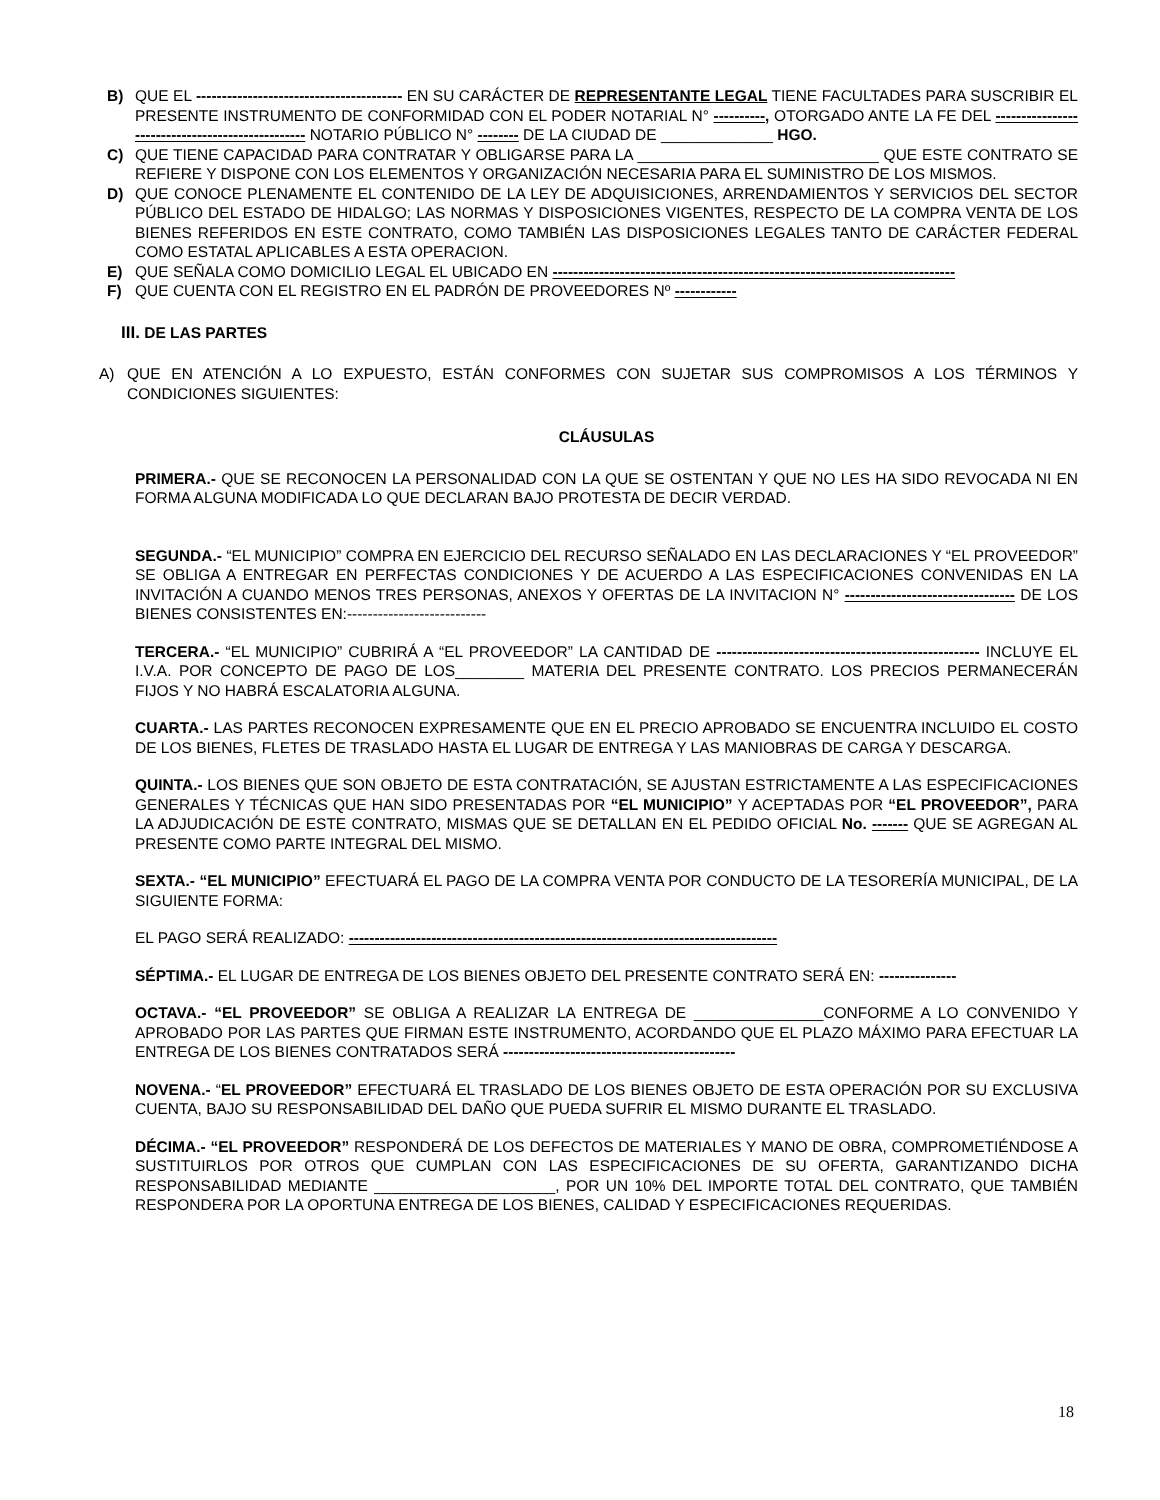B) QUE EL ---------------------------------------- EN SU CARÁCTER DE REPRESENTANTE LEGAL TIENE FACULTADES PARA SUSCRIBIR EL PRESENTE INSTRUMENTO DE CONFORMIDAD CON EL PODER NOTARIAL N° ----------, OTORGADO ANTE LA FE DEL ------------------------------------------------- NOTARIO PÚBLICO N° -------- DE LA CIUDAD DE _____________ HGO.
C) QUE TIENE CAPACIDAD PARA CONTRATAR Y OBLIGARSE PARA LA ____________________________ QUE ESTE CONTRATO SE REFIERE Y DISPONE CON LOS ELEMENTOS Y ORGANIZACIÓN NECESARIA PARA EL SUMINISTRO DE LOS MISMOS.
D) QUE CONOCE PLENAMENTE EL CONTENIDO DE LA LEY DE ADQUISICIONES, ARRENDAMIENTOS Y SERVICIOS DEL SECTOR PÚBLICO DEL ESTADO DE HIDALGO; LAS NORMAS Y DISPOSICIONES VIGENTES, RESPECTO DE LA COMPRA VENTA DE LOS BIENES REFERIDOS EN ESTE CONTRATO, COMO TAMBIÉN LAS DISPOSICIONES LEGALES TANTO DE CARÁCTER FEDERAL COMO ESTATAL APLICABLES A ESTA OPERACION.
E) QUE SEÑALA COMO DOMICILIO LEGAL EL UBICADO EN ------------------------------------------------------------------------------
F) QUE CUENTA CON EL REGISTRO EN EL PADRÓN DE PROVEEDORES Nº ------------
III. DE LAS PARTES
A) QUE EN ATENCIÓN A LO EXPUESTO, ESTÁN CONFORMES CON SUJETAR SUS COMPROMISOS A LOS TÉRMINOS Y CONDICIONES SIGUIENTES:
CLÁUSULAS
PRIMERA.- QUE SE RECONOCEN LA PERSONALIDAD CON LA QUE SE OSTENTAN Y QUE NO LES HA SIDO REVOCADA NI EN FORMA ALGUNA MODIFICADA LO QUE DECLARAN BAJO PROTESTA DE DECIR VERDAD.
SEGUNDA.- “EL MUNICIPIO” COMPRA EN EJERCICIO DEL RECURSO SEÑALADO EN LAS DECLARACIONES Y “EL PROVEEDOR” SE OBLIGA A ENTREGAR EN PERFECTAS CONDICIONES Y DE ACUERDO A LAS ESPECIFICACIONES CONVENIDAS EN LA INVITACIÓN A CUANDO MENOS TRES PERSONAS, ANEXOS Y OFERTAS DE LA INVITACION N° --------------------------------- DE LOS BIENES CONSISTENTES EN:---------------------------
TERCERA.- “EL MUNICIPIO” CUBRIRÁ A “EL PROVEEDOR” LA CANTIDAD DE --------------------------------------------------- INCLUYE EL I.V.A. POR CONCEPTO DE PAGO DE LOS________ MATERIA DEL PRESENTE CONTRATO. LOS PRECIOS PERMANECERÁN FIJOS Y NO HABRÁ ESCALATORIA ALGUNA.
CUARTA.- LAS PARTES RECONOCEN EXPRESAMENTE QUE EN EL PRECIO APROBADO SE ENCUENTRA INCLUIDO EL COSTO DE LOS BIENES, FLETES DE TRASLADO HASTA EL LUGAR DE ENTREGA Y LAS MANIOBRAS DE CARGA Y DESCARGA.
QUINTA.- LOS BIENES QUE SON OBJETO DE ESTA CONTRATACIÓN, SE AJUSTAN ESTRICTAMENTE A LAS ESPECIFICACIONES GENERALES Y TÉCNICAS QUE HAN SIDO PRESENTADAS POR “EL MUNICIPIO” Y ACEPTADAS POR “EL PROVEEDOR”, PARA LA ADJUDICACIÓN DE ESTE CONTRATO, MISMAS QUE SE DETALLAN EN EL PEDIDO OFICIAL No. ------- QUE SE AGREGAN AL PRESENTE COMO PARTE INTEGRAL DEL MISMO.
SEXTA.- “EL MUNICIPIO” EFECTUARÁ EL PAGO DE LA COMPRA VENTA POR CONDUCTO DE LA TESORERÍA MUNICIPAL, DE LA SIGUIENTE FORMA:
EL PAGO SERÁ REALIZADO: -----------------------------------------------------------------------------------
SÉPTIMA.- EL LUGAR DE ENTREGA DE LOS BIENES OBJETO DEL PRESENTE CONTRATO SERÁ EN: ---------------
OCTAVA.- “EL PROVEEDOR” SE OBLIGA A REALIZAR LA ENTREGA DE _______________CONFORME A LO CONVENIDO Y APROBADO POR LAS PARTES QUE FIRMAN ESTE INSTRUMENTO, ACORDANDO QUE EL PLAZO MÁXIMO PARA EFECTUAR LA ENTREGA DE LOS BIENES CONTRATADOS SERÁ ---------------------------------------------
NOVENA.- “EL PROVEEDOR” EFECTUARÁ EL TRASLADO DE LOS BIENES OBJETO DE ESTA OPERACIÓN POR SU EXCLUSIVA CUENTA, BAJO SU RESPONSABILIDAD DEL DAÑO QUE PUEDA SUFRIR EL MISMO DURANTE EL TRASLADO.
DÉCIMA.- “EL PROVEEDOR” RESPONDERÁ DE LOS DEFECTOS DE MATERIALES Y MANO DE OBRA, COMPROMETIÉNDOSE A SUSTITUIRLOS POR OTROS QUE CUMPLAN CON LAS ESPECIFICACIONES DE SU OFERTA, GARANTIZANDO DICHA RESPONSABILIDAD MEDIANTE _____________________, POR UN 10% DEL IMPORTE TOTAL DEL CONTRATO, QUE TAMBIÉN RESPONDERA POR LA OPORTUNA ENTREGA DE LOS BIENES, CALIDAD Y ESPECIFICACIONES REQUERIDAS.
18